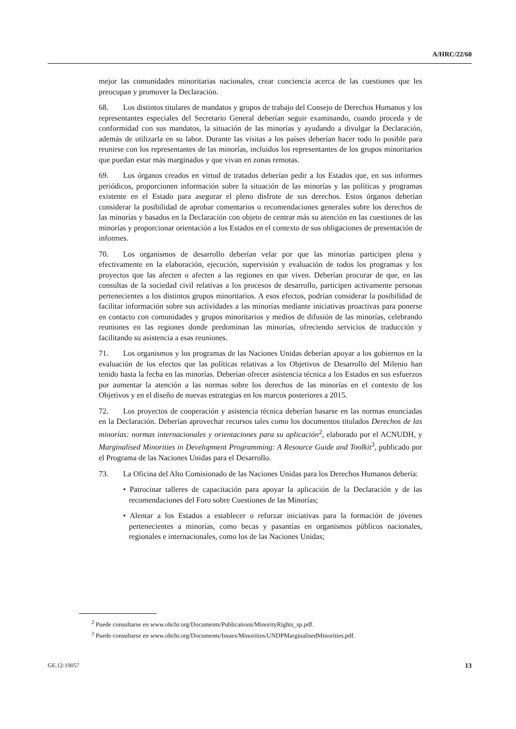A/HRC/22/60
mejor las comunidades minoritarias nacionales, crear conciencia acerca de las cuestiones que les preocupan y promover la Declaración.
68. Los distintos titulares de mandatos y grupos de trabajo del Consejo de Derechos Humanos y los representantes especiales del Secretario General deberían seguir examinando, cuando proceda y de conformidad con sus mandatos, la situación de las minorías y ayudando a divulgar la Declaración, además de utilizarla en su labor. Durante las visitas a los países deberían hacer todo lo posible para reunirse con los representantes de las minorías, incluidos los representantes de los grupos minoritarios que puedan estar más marginados y que vivan en zonas remotas.
69. Los órganos creados en virtud de tratados deberían pedir a los Estados que, en sus informes periódicos, proporcionen información sobre la situación de las minorías y las políticas y programas existente en el Estado para asegurar el pleno disfrute de sus derechos. Estos órganos deberían considerar la posibilidad de aprobar comentarios o recomendaciones generales sobre los derechos de las minorías y basados en la Declaración con objeto de centrar más su atención en las cuestiones de las minorías y proporcionar orientación a los Estados en el contexto de sus obligaciones de presentación de informes.
70. Los organismos de desarrollo deberían velar por que las minorías participen plena y efectivamente en la elaboración, ejecución, supervisión y evaluación de todos los programas y los proyectos que las afecten o afecten a las regiones en que viven. Deberían procurar de que, en las consultas de la sociedad civil relativas a los procesos de desarrollo, participen activamente personas pertenecientes a los distintos grupos minoritarios. A esos efectos, podrían considerar la posibilidad de facilitar información sobre sus actividades a las minorías mediante iniciativas proactivas para ponerse en contacto con comunidades y grupos minoritarios y medios de difusión de las minorías, celebrando reuniones en las regiones donde predominan las minorías, ofreciendo servicios de traducción y facilitando su asistencia a esas reuniones.
71. Los organismos y los programas de las Naciones Unidas deberían apoyar a los gobiernos en la evaluación de los efectos que las políticas relativas a los Objetivos de Desarrollo del Milenio han tenido hasta la fecha en las minorías. Deberían ofrecer asistencia técnica a los Estados en sus esfuerzos por aumentar la atención a las normas sobre los derechos de las minorías en el contexto de los Objetivos y en el diseño de nuevas estrategias en los marcos posteriores a 2015.
72. Los proyectos de cooperación y asistencia técnica deberían basarse en las normas enunciadas en la Declaración. Deberían aprovechar recursos tales como los documentos titulados Derechos de las minorías: normas internacionales y orientaciones para su aplicación<sup>2</sup>, elaborado por el ACNUDH, y Marginalised Minorities in Development Programming: A Resource Guide and Toolkit<sup>3</sup>, publicado por el Programa de las Naciones Unidas para el Desarrollo.
73. La Oficina del Alto Comisionado de las Naciones Unidas para los Derechos Humanos debería:
• Patrocinar talleres de capacitación para apoyar la aplicación de la Declaración y de las recomendaciones del Foro sobre Cuestiones de las Minorías;
• Alentar a los Estados a establecer o reforzar iniciativas para la formación de jóvenes pertenecientes a minorías, como becas y pasantías en organismos públicos nacionales, regionales e internacionales, como los de las Naciones Unidas;
<sup>2</sup> Puede consultarse en www.ohchr.org/Documents/Publications/MinorityRights_sp.pdf.
<sup>3</sup> Puede consultarse en www.ohchr.org/Documents/Issues/Minorities/UNDPMarginalisedMinorities.pdf.
GE.12-19057 13